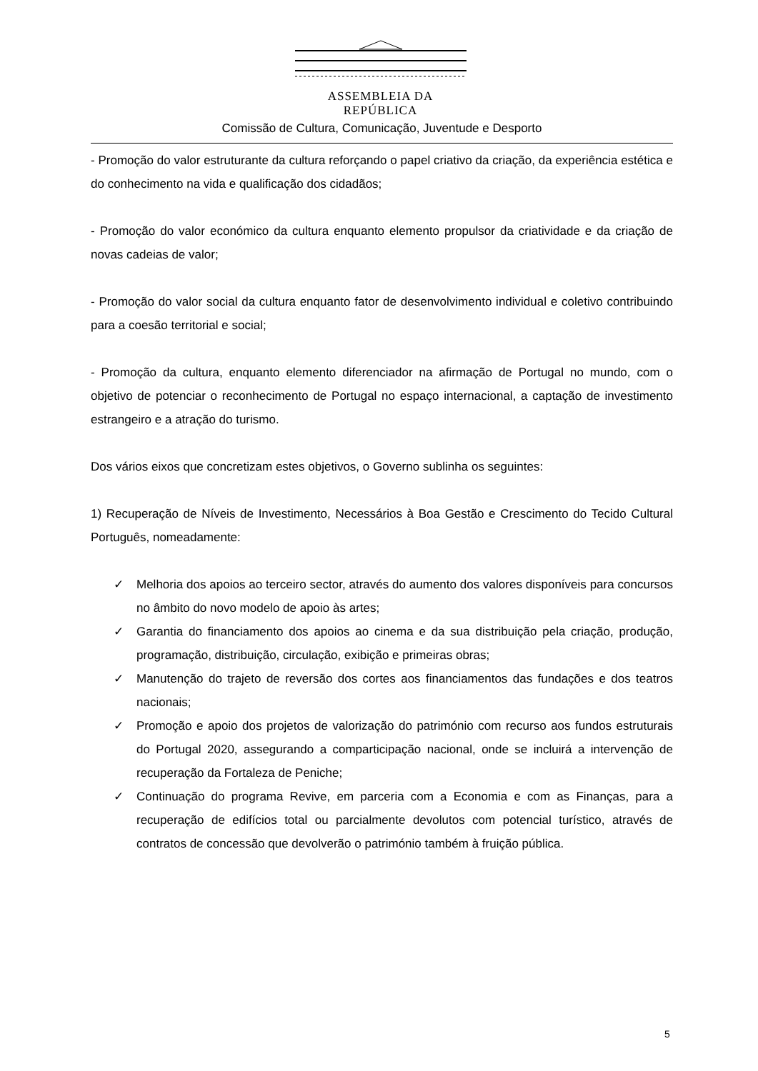ASSEMBLEIA DA REPÚBLICA
Comissão de Cultura, Comunicação, Juventude e Desporto
- Promoção do valor estruturante da cultura reforçando o papel criativo da criação, da experiência estética e do conhecimento na vida e qualificação dos cidadãos;
- Promoção do valor económico da cultura enquanto elemento propulsor da criatividade e da criação de novas cadeias de valor;
- Promoção do valor social da cultura enquanto fator de desenvolvimento individual e coletivo contribuindo para a coesão territorial e social;
- Promoção da cultura, enquanto elemento diferenciador na afirmação de Portugal no mundo, com o objetivo de potenciar o reconhecimento de Portugal no espaço internacional, a captação de investimento estrangeiro e a atração do turismo.
Dos vários eixos que concretizam estes objetivos, o Governo sublinha os seguintes:
1) Recuperação de Níveis de Investimento, Necessários à Boa Gestão e Crescimento do Tecido Cultural Português, nomeadamente:
✓ Melhoria dos apoios ao terceiro sector, através do aumento dos valores disponíveis para concursos no âmbito do novo modelo de apoio às artes;
✓ Garantia do financiamento dos apoios ao cinema e da sua distribuição pela criação, produção, programação, distribuição, circulação, exibição e primeiras obras;
✓ Manutenção do trajeto de reversão dos cortes aos financiamentos das fundações e dos teatros nacionais;
✓ Promoção e apoio dos projetos de valorização do património com recurso aos fundos estruturais do Portugal 2020, assegurando a comparticipação nacional, onde se incluirá a intervenção de recuperação da Fortaleza de Peniche;
✓ Continuação do programa Revive, em parceria com a Economia e com as Finanças, para a recuperação de edifícios total ou parcialmente devolutos com potencial turístico, através de contratos de concessão que devolverão o património também à fruição pública.
5